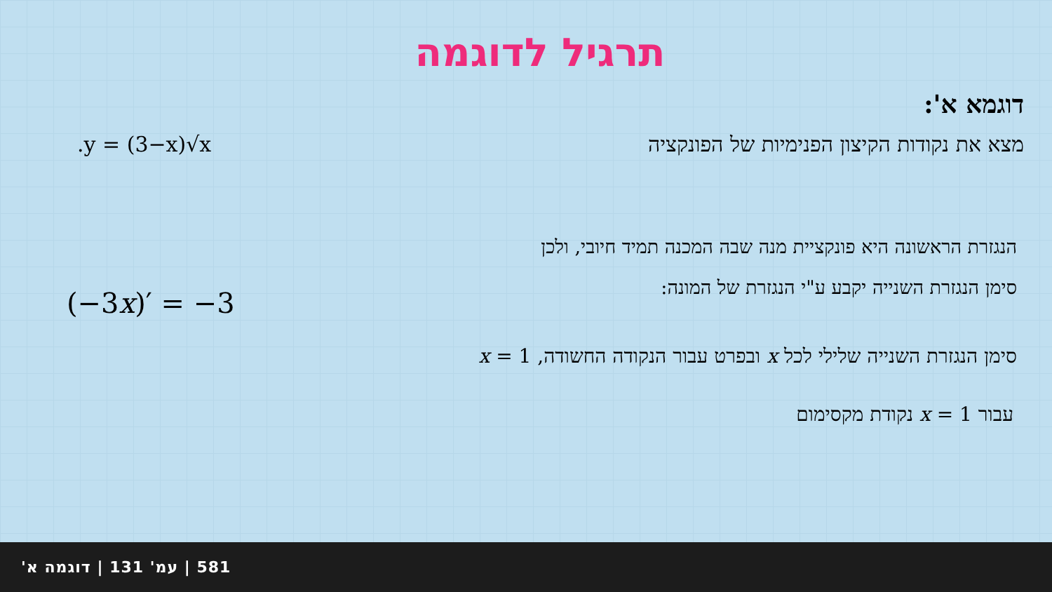תרגיל לדוגמה
דוגמא א':
מצא את נקודות הקיצון הפנימיות של הפונקציה.y = (3−x)√x
הנגזרת הראשונה היא פונקציית מנה שבה המכנה תמיד חיובי, ולכן
סימן הנגזרת השנייה יקבע ע"י הנגזרת של המונה:
(−3x)′ = −3
סימן הנגזרת השנייה שלילי לכל x ובפרט עבור הנקודה החשודה, x = 1
עבור x = 1 נקודת מקסימום
581 | עמ' 131 | דוגמה א'